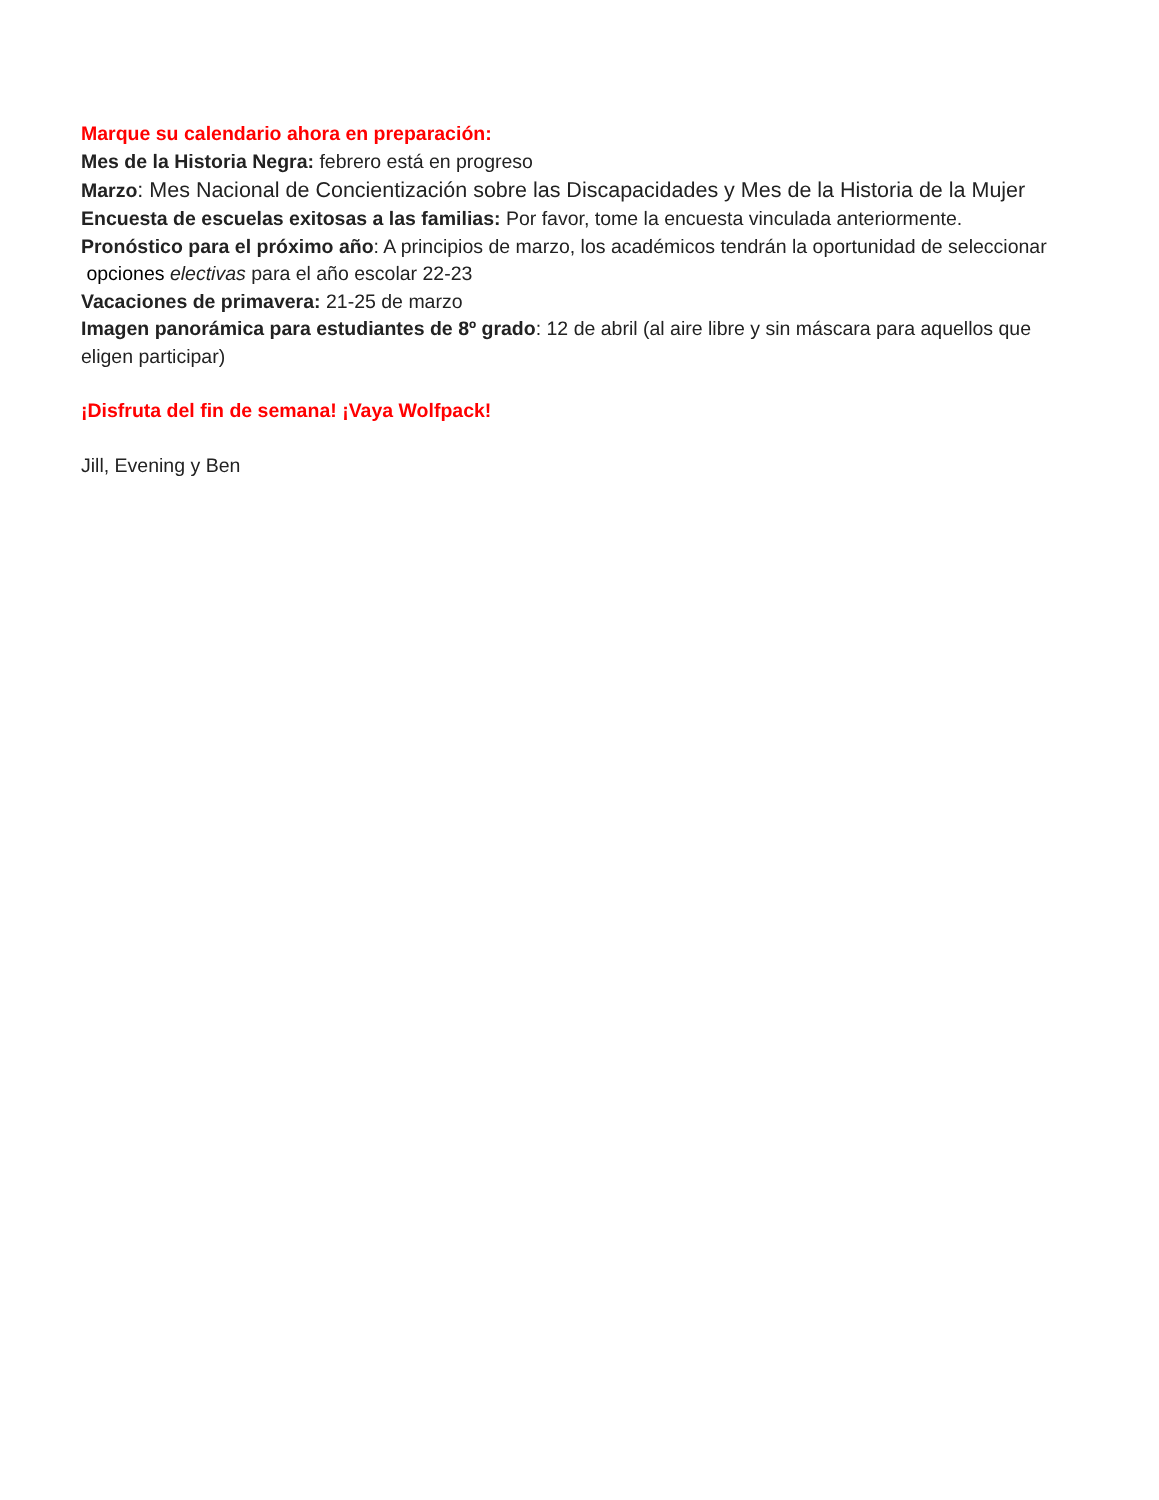Marque su calendario ahora en preparación:
Mes de la Historia Negra: febrero está en progreso
Marzo: Mes Nacional de Concientización sobre las Discapacidades y Mes de la Historia de la Mujer
Encuesta de escuelas exitosas a las familias: Por favor, tome la encuesta vinculada anteriormente.
Pronóstico para el próximo año: A principios de marzo, los académicos tendrán la oportunidad de seleccionar opciones electivas para el año escolar 22-23
Vacaciones de primavera: 21-25 de marzo
Imagen panorámica para estudiantes de 8º grado: 12 de abril (al aire libre y sin máscara para aquellos que eligen participar)
¡Disfruta del fin de semana! ¡Vaya Wolfpack!
Jill, Evening y Ben